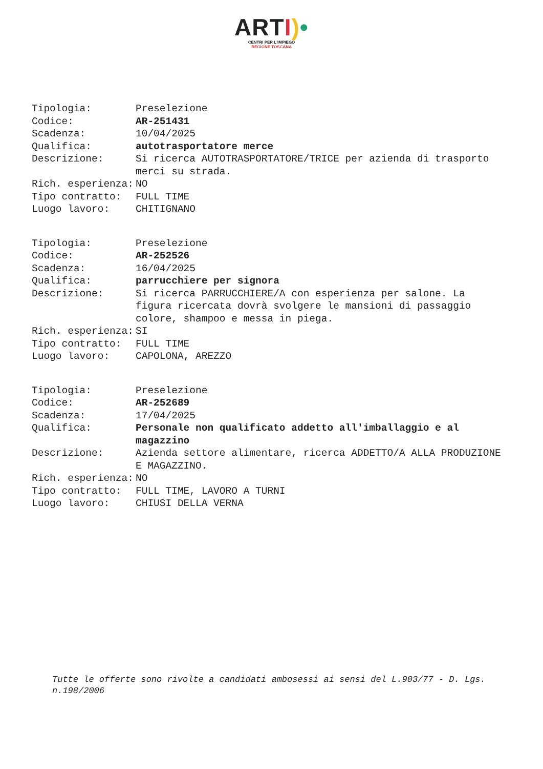ARTI)•
CENTRI PER L'IMPIEGO
REGIONE TOSCANA
| Tipologia: | Preselezione |
| Codice: | AR-251431 |
| Scadenza: | 10/04/2025 |
| Qualifica: | autotrasportatore merce |
| Descrizione: | Si ricerca AUTOTRASPORTATORE/TRICE per azienda di trasporto merci su strada. |
| Rich. esperienza: | NO |
| Tipo contratto: | FULL TIME |
| Luogo lavoro: | CHITIGNANO |
| Tipologia: | Preselezione |
| Codice: | AR-252526 |
| Scadenza: | 16/04/2025 |
| Qualifica: | parrucchiere per signora |
| Descrizione: | Si ricerca PARRUCCHIERE/A con esperienza per salone. La figura ricercata dovrà svolgere le mansioni di passaggio colore, shampoo e messa in piega. |
| Rich. esperienza: | SI |
| Tipo contratto: | FULL TIME |
| Luogo lavoro: | CAPOLONA, AREZZO |
| Tipologia: | Preselezione |
| Codice: | AR-252689 |
| Scadenza: | 17/04/2025 |
| Qualifica: | Personale non qualificato addetto all'imballaggio e al magazzino |
| Descrizione: | Azienda settore alimentare, ricerca ADDETTO/A ALLA PRODUZIONE E MAGAZZINO. |
| Rich. esperienza: | NO |
| Tipo contratto: | FULL TIME, LAVORO A TURNI |
| Luogo lavoro: | CHIUSI DELLA VERNA |
Tutte le offerte sono rivolte a candidati ambosessi ai sensi del L.903/77 - D. Lgs. n.198/2006